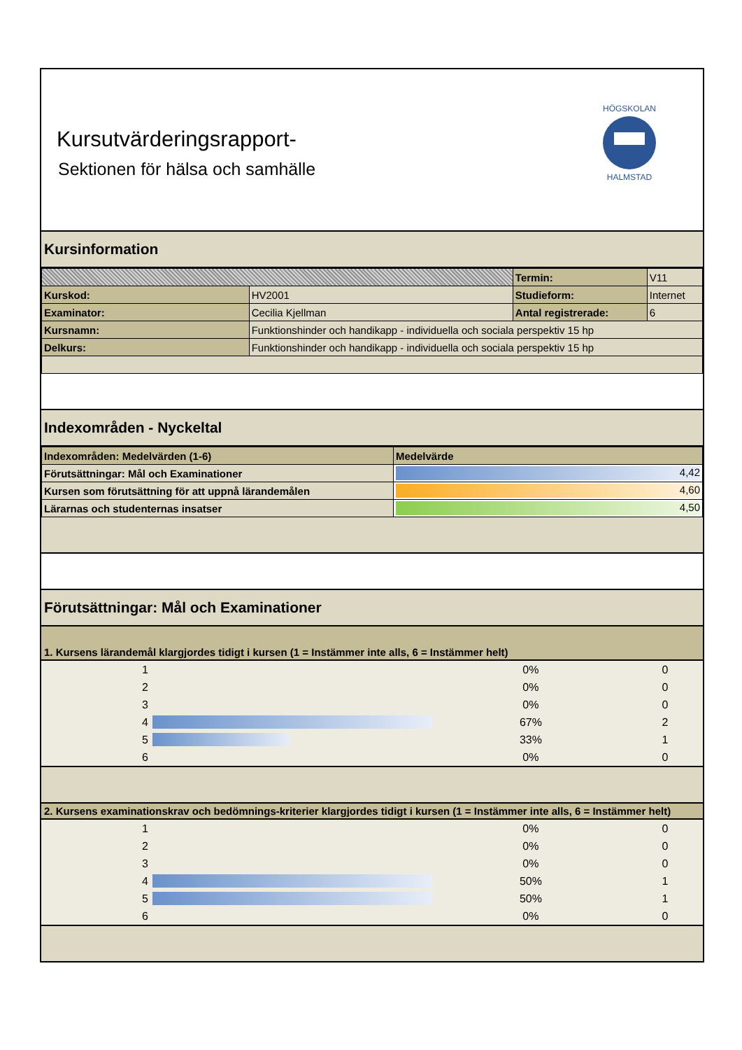Kursutvärderingsrapport-
Sektionen för hälsa och samhälle
HÖGSKOLAN
HALMSTAD
Kursinformation
| | | Termin: | V11 |
| Kurskod: | HV2001 | Studieform: | Internet |
| Examinator: | Cecilia Kjellman | Antal registrerade: | 6 |
| Kursnamn: | Funktionshinder och handikapp - individuella och sociala perspektiv 15 hp | | |
| Delkurs: | Funktionshinder och handikapp - individuella och sociala perspektiv 15 hp | | |
Indexområden - Nyckeltal
| Indexområden: Medelvärden (1-6) | Medelvärde |
| Förutsättningar: Mål och Examinationer | 4,42 |
| Kursen som förutsättning för att uppnå lärandemålen | 4,60 |
| Lärarnas och studenternas insatser | 4,50 |
Förutsättningar: Mål och Examinationer
1. Kursens lärandemål klargjordes tidigt i kursen (1 = Instämmer inte alls, 6 = Instämmer helt)
| 1 | | 0% | 0 |
| 2 | | 0% | 0 |
| 3 | | 0% | 0 |
| 4 | | 67% | 2 |
| 5 | | 33% | 1 |
| 6 | | 0% | 0 |
2. Kursens examinationskrav och bedömnings-kriterier klargjordes tidigt i kursen (1 = Instämmer inte alls, 6 = Instämmer helt)
| 1 | | 0% | 0 |
| 2 | | 0% | 0 |
| 3 | | 0% | 0 |
| 4 | | 50% | 1 |
| 5 | | 50% | 1 |
| 6 | | 0% | 0 |